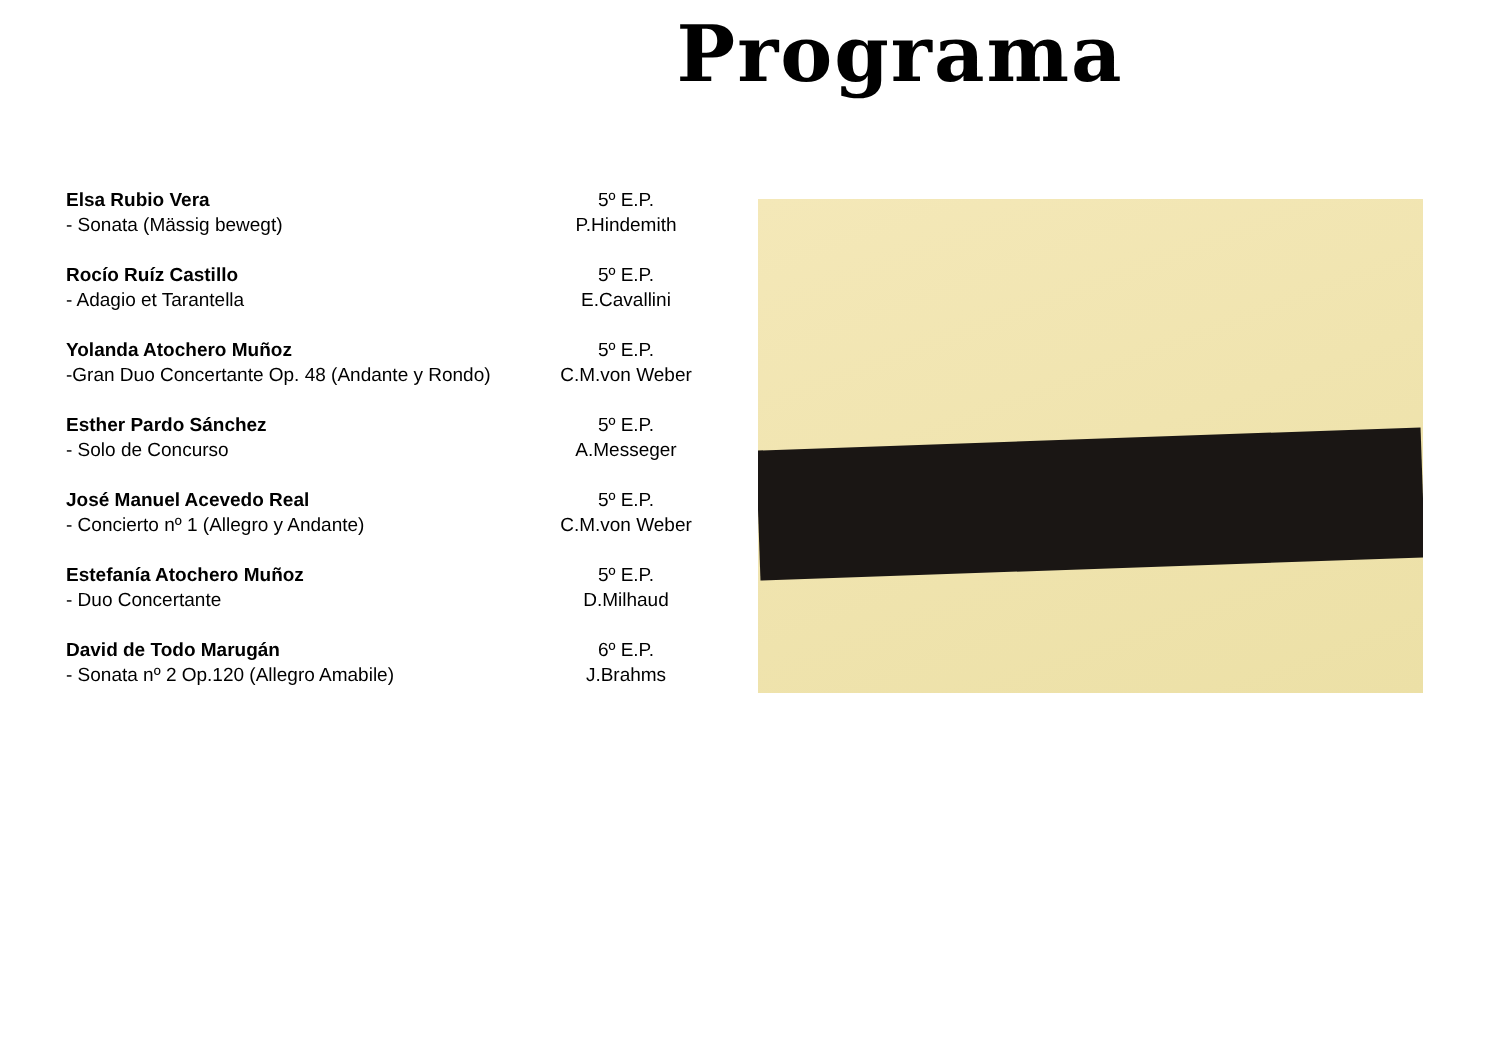Programa
Elsa Rubio Vera 5º E.P.
- Sonata (Mässig bewegt) P.Hindemith
Rocío Ruíz Castillo 5º E.P.
- Adagio et Tarantella E.Cavallini
Yolanda Atochero Muñoz 5º E.P.
-Gran Duo Concertante Op. 48 (Andante y Rondo) C.M.von Weber
Esther Pardo Sánchez 5º E.P.
- Solo de Concurso A.Messeger
José Manuel Acevedo Real 5º E.P.
- Concierto nº 1 (Allegro y Andante) C.M.von Weber
Estefanía Atochero Muñoz 5º E.P.
- Duo Concertante D.Milhaud
David de Todo Marugán 6º E.P.
- Sonata nº 2 Op.120 (Allegro Amabile) J.Brahms